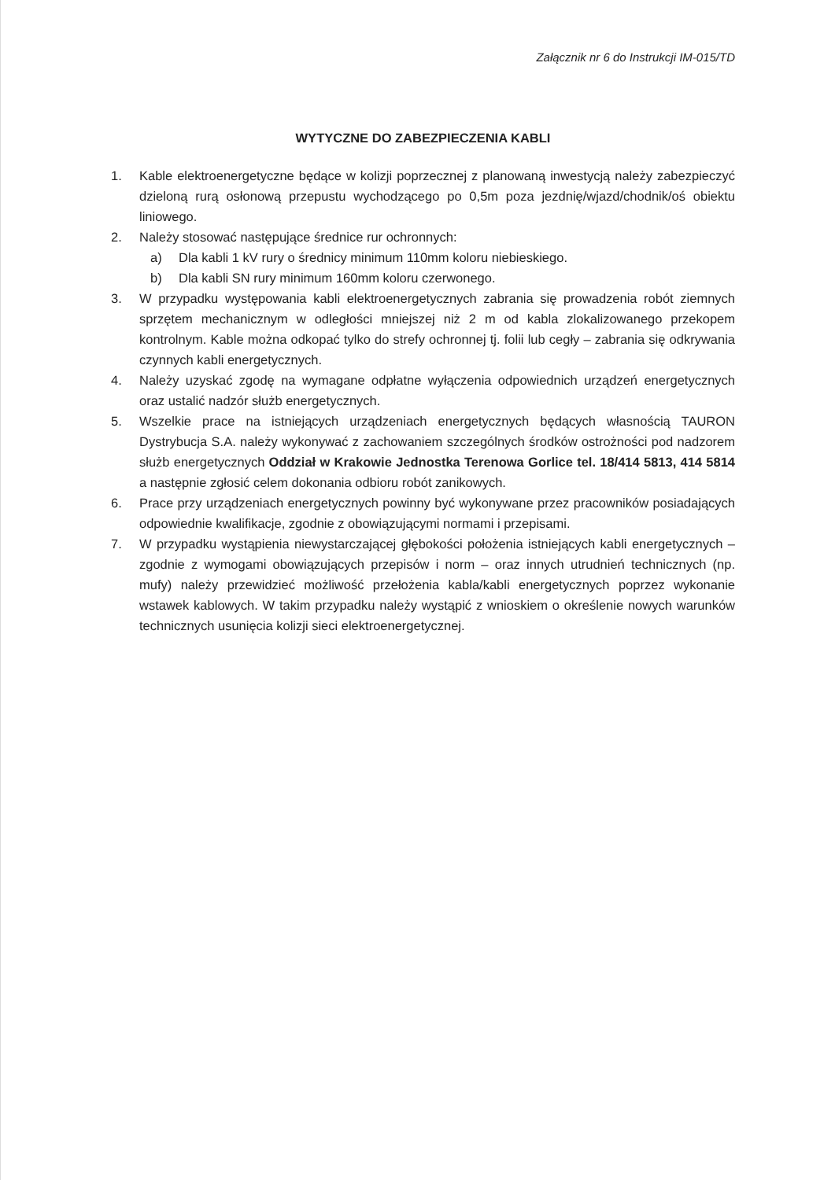Załącznik nr 6 do Instrukcji IM-015/TD
WYTYCZNE DO ZABEZPIECZENIA KABLI
1. Kable elektroenergetyczne będące w kolizji poprzecznej z planowaną inwestycją należy zabezpieczyć dzieloną rurą osłonową przepustu wychodzącego po 0,5m poza jezdnię/wjazd/chodnik/oś obiektu liniowego.
2. Należy stosować następujące średnice rur ochronnych:
a) Dla kabli 1 kV rury o średnicy minimum 110mm koloru niebieskiego.
b) Dla kabli SN rury minimum 160mm koloru czerwonego.
3. W przypadku występowania kabli elektroenergetycznych zabrania się prowadzenia robót ziemnych sprzętem mechanicznym w odległości mniejszej niż 2 m od kabla zlokalizowanego przekopem kontrolnym. Kable można odkopać tylko do strefy ochronnej tj. folii lub cegły – zabrania się odkrywania czynnych kabli energetycznych.
4. Należy uzyskać zgodę na wymagane odpłatne wyłączenia odpowiednich urządzeń energetycznych oraz ustalić nadzór służb energetycznych.
5. Wszelkie prace na istniejących urządzeniach energetycznych będących własnością TAURON Dystrybucja S.A. należy wykonywać z zachowaniem szczególnych środków ostrożności pod nadzorem służb energetycznych Oddział w Krakowie Jednostka Terenowa Gorlice tel. 18/414 5813, 414 5814 a następnie zgłosić celem dokonania odbioru robót zanikowych.
6. Prace przy urządzeniach energetycznych powinny być wykonywane przez pracowników posiadających odpowiednie kwalifikacje, zgodnie z obowiązującymi normami i przepisami.
7. W przypadku wystąpienia niewystarczającej głębokości położenia istniejących kabli energetycznych – zgodnie z wymogami obowiązujących przepisów i norm – oraz innych utrudnień technicznych (np. mufy) należy przewidzieć możliwość przełożenia kabla/kabli energetycznych poprzez wykonanie wstawek kablowych. W takim przypadku należy wystąpić z wnioskiem o określenie nowych warunków technicznych usunięcia kolizji sieci elektroenergetycznej.